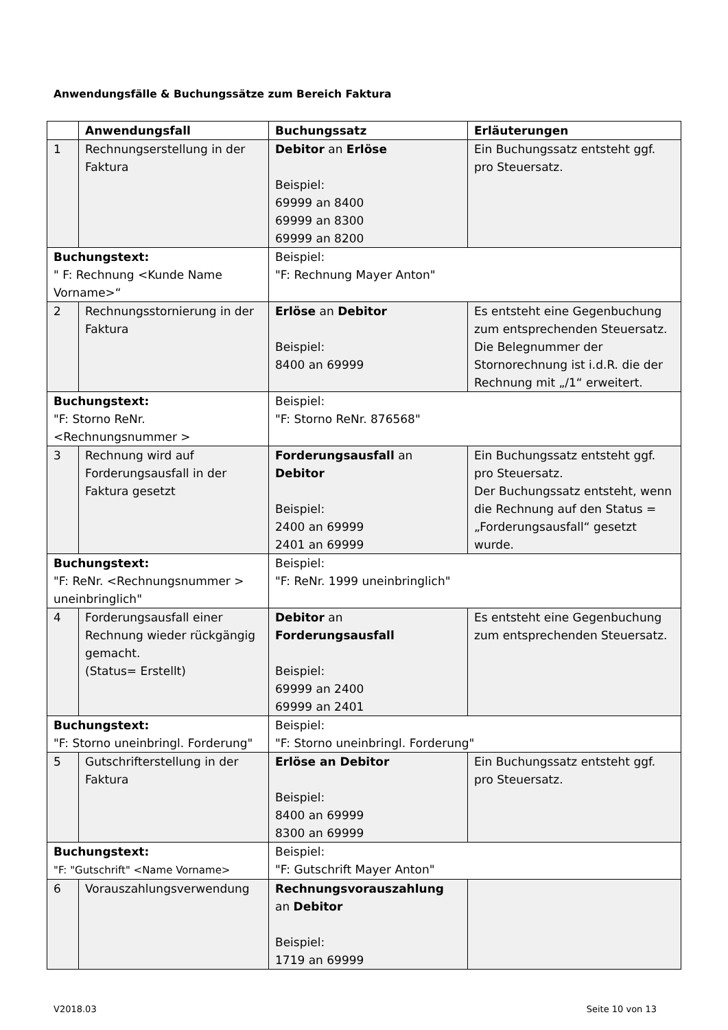Anwendungsfälle & Buchungssätze zum Bereich Faktura
| | Anwendungsfall | Buchungssatz | Erläuterungen |
| --- | --- | --- | --- |
| 1 | Rechnungserstellung in der Faktura | Debitor an Erlöse Beispiel: 69999 an 8400 69999 an 8300 69999 an 8200 | Ein Buchungssatz entsteht ggf. pro Steuersatz. |
| Buchungstext: " F: Rechnung <Kunde Name Vorname>“ | | Beispiel: "F: Rechnung Mayer Anton" | |
| 2 | Rechnungsstornierung in der Faktura | Erlöse an Debitor Beispiel: 8400 an 69999 | Es entsteht eine Gegenbuchung zum entsprechenden Steuersatz. Die Belegnummer der Stornorechnung ist i.d.R. die der Rechnung mit „/1“ erweitert. |
| Buchungstext: "F: Storno ReNr. <Rechnungsnummer > | | Beispiel: "F: Storno ReNr. 876568" | |
| 3 | Rechnung wird auf Forderungsausfall in der Faktura gesetzt | Forderungsausfall an Debitor Beispiel: 2400 an 69999 2401 an 69999 | Ein Buchungssatz entsteht ggf. pro Steuersatz. Der Buchungssatz entsteht, wenn die Rechnung auf den Status = „Forderungsausfall“ gesetzt wurde. |
| Buchungstext: "F: ReNr. <Rechnungsnummer > uneinbringlich" | | Beispiel: "F: ReNr. 1999 uneinbringlich" | |
| 4 | Forderungsausfall einer Rechnung wieder rückgängig gemacht. (Status= Erstellt) | Debitor an Forderungsausfall Beispiel: 69999 an 2400 69999 an 2401 | Es entsteht eine Gegenbuchung zum entsprechenden Steuersatz. |
| Buchungstext: "F: Storno uneinbringl. Forderung" | | Beispiel: "F: Storno uneinbringl. Forderung" | |
| 5 | Gutschrifterstellung in der Faktura | Erlöse an Debitor Beispiel: 8400 an 69999 8300 an 69999 | Ein Buchungssatz entsteht ggf. pro Steuersatz. |
| Buchungstext: "F: "Gutschrift" <Name Vorname> | | Beispiel: "F: Gutschrift Mayer Anton" | |
| 6 | Vorauszahlungsverwendung | Rechnungsvorauszahlung an Debitor Beispiel: 1719 an 69999 | |
V2018.03 Seite 10 von 13